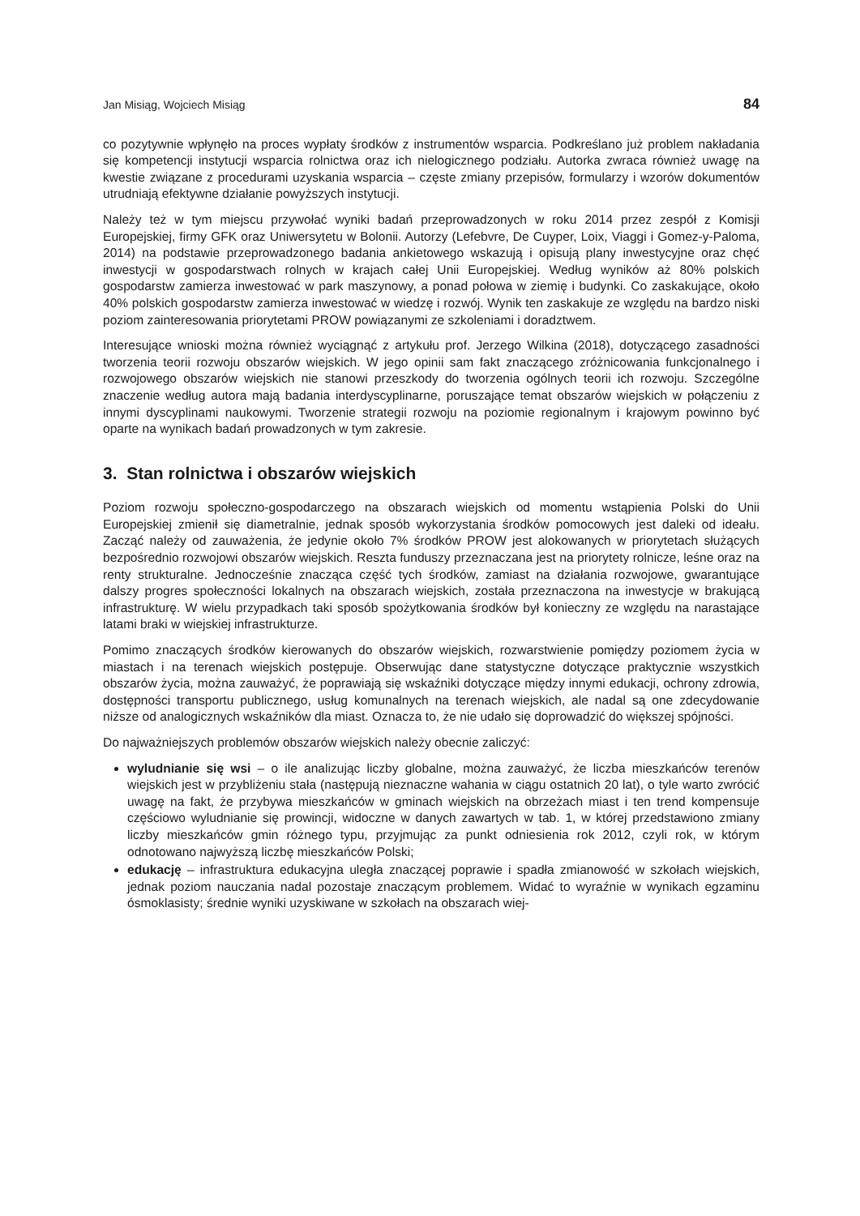Jan Misiąg, Wojciech Misiąg 84
co pozytywnie wpłynęło na proces wypłaty środków z instrumentów wsparcia. Podkreślano już problem nakładania się kompetencji instytucji wsparcia rolnictwa oraz ich nielogicznego podziału. Autorka zwraca również uwagę na kwestie związane z procedurami uzyskania wsparcia – częste zmiany przepisów, formularzy i wzorów dokumentów utrudniają efektywne działanie powyższych instytucji.
Należy też w tym miejscu przywołać wyniki badań przeprowadzonych w roku 2014 przez zespół z Komisji Europejskiej, firmy GFK oraz Uniwersytetu w Bolonii. Autorzy (Lefebvre, De Cuyper, Loix, Viaggi i Gomez-y-Paloma, 2014) na podstawie przeprowadzonego badania ankietowego wskazują i opisują plany inwestycyjne oraz chęć inwestycji w gospodarstwach rolnych w krajach całej Unii Europejskiej. Według wyników aż 80% polskich gospodarstw zamierza inwestować w park maszynowy, a ponad połowa w ziemię i budynki. Co zaskakujące, około 40% polskich gospodarstw zamierza inwestować w wiedzę i rozwój. Wynik ten zaskakuje ze względu na bardzo niski poziom zainteresowania priorytetami PROW powiązanymi ze szkoleniami i doradztwem.
Interesujące wnioski można również wyciągnąć z artykułu prof. Jerzego Wilkina (2018), dotyczącego zasadności tworzenia teorii rozwoju obszarów wiejskich. W jego opinii sam fakt znaczącego zróżnicowania funkcjonalnego i rozwojowego obszarów wiejskich nie stanowi przeszkody do tworzenia ogólnych teorii ich rozwoju. Szczególne znaczenie według autora mają badania interdyscyplinarne, poruszające temat obszarów wiejskich w połączeniu z innymi dyscyplinami naukowymi. Tworzenie strategii rozwoju na poziomie regionalnym i krajowym powinno być oparte na wynikach badań prowadzonych w tym zakresie.
3. Stan rolnictwa i obszarów wiejskich
Poziom rozwoju społeczno-gospodarczego na obszarach wiejskich od momentu wstąpienia Polski do Unii Europejskiej zmienił się diametralnie, jednak sposób wykorzystania środków pomocowych jest daleki od ideału. Zacząć należy od zauważenia, że jedynie około 7% środków PROW jest alokowanych w priorytetach służących bezpośrednio rozwojowi obszarów wiejskich. Reszta funduszy przeznaczana jest na priorytety rolnicze, leśne oraz na renty strukturalne. Jednocześnie znacząca część tych środków, zamiast na działania rozwojowe, gwarantujące dalszy progres społeczności lokalnych na obszarach wiejskich, została przeznaczona na inwestycje w brakującą infrastrukturę. W wielu przypadkach taki sposób spożytkowania środków był konieczny ze względu na narastające latami braki w wiejskiej infrastrukturze.
Pomimo znaczących środków kierowanych do obszarów wiejskich, rozwarstwienie pomiędzy poziomem życia w miastach i na terenach wiejskich postępuje. Obserwując dane statystyczne dotyczące praktycznie wszystkich obszarów życia, można zauważyć, że poprawiają się wskaźniki dotyczące między innymi edukacji, ochrony zdrowia, dostępności transportu publicznego, usług komunalnych na terenach wiejskich, ale nadal są one zdecydowanie niższe od analogicznych wskaźników dla miast. Oznacza to, że nie udało się doprowadzić do większej spójności.
Do najważniejszych problemów obszarów wiejskich należy obecnie zaliczyć:
wyludnianie się wsi – o ile analizując liczby globalne, można zauważyć, że liczba mieszkańców terenów wiejskich jest w przybliżeniu stała (następują nieznaczne wahania w ciągu ostatnich 20 lat), o tyle warto zwrócić uwagę na fakt, że przybywa mieszkańców w gminach wiejskich na obrzeżach miast i ten trend kompensuje częściowo wyludnianie się prowincji, widoczne w danych zawartych w tab. 1, w której przedstawiono zmiany liczby mieszkańców gmin różnego typu, przyjmując za punkt odniesienia rok 2012, czyli rok, w którym odnotowano najwyższą liczbę mieszkańców Polski;
edukację – infrastruktura edukacyjna uległa znaczącej poprawie i spadła zmianowość w szkołach wiejskich, jednak poziom nauczania nadal pozostaje znaczącym problemem. Widać to wyraźnie w wynikach egzaminu ósmoklasisty; średnie wyniki uzyskiwane w szkołach na obszarach wiej-